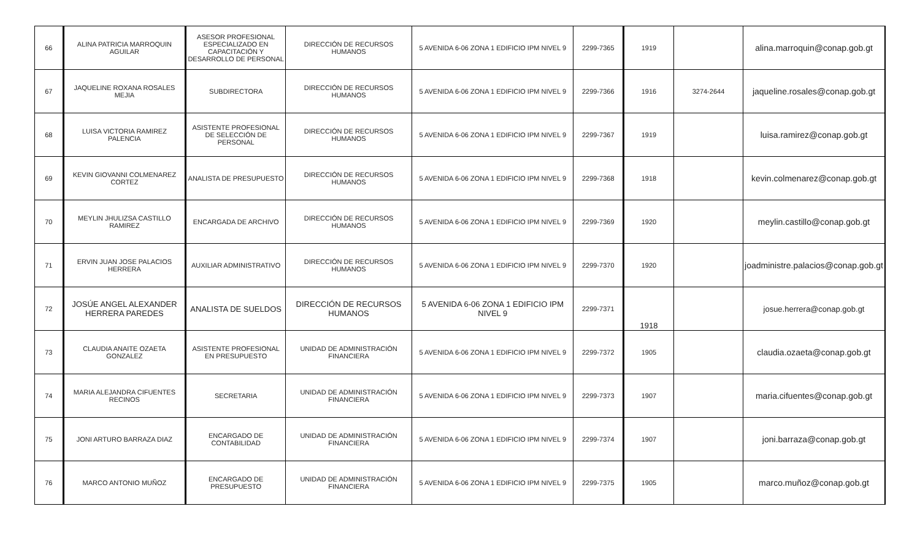| 66 | ALINA PATRICIA MARROQUIN AGUILAR | ASESOR PROFESIONAL ESPECIALIZADO EN CAPACITACIÓN Y DESARROLLO DE PERSONAL | DIRECCIÓN DE RECURSOS HUMANOS | 5 AVENIDA 6-06 ZONA 1 EDIFICIO IPM NIVEL 9 | 2299-7365 | 1919 | | alina.marroquin@conap.gob.gt |
| 67 | JAQUELINE ROXANA ROSALES MEJIA | SUBDIRECTORA | DIRECCIÓN DE RECURSOS HUMANOS | 5 AVENIDA 6-06 ZONA 1 EDIFICIO IPM NIVEL 9 | 2299-7366 | 1916 | 3274-2644 | jaqueline.rosales@conap.gob.gt |
| 68 | LUISA VICTORIA RAMIREZ PALENCIA | ASISTENTE PROFESIONAL DE SELECCIÓN DE PERSONAL | DIRECCIÓN DE RECURSOS HUMANOS | 5 AVENIDA 6-06 ZONA 1 EDIFICIO IPM NIVEL 9 | 2299-7367 | 1919 | | luisa.ramirez@conap.gob.gt |
| 69 | KEVIN GIOVANNI COLMENAREZ CORTEZ | ANALISTA DE PRESUPUESTO | DIRECCIÓN DE RECURSOS HUMANOS | 5 AVENIDA 6-06 ZONA 1 EDIFICIO IPM NIVEL 9 | 2299-7368 | 1918 | | kevin.colmenarez@conap.gob.gt |
| 70 | MEYLIN JHULIZSA CASTILLO RAMIREZ | ENCARGADA DE ARCHIVO | DIRECCIÓN DE RECURSOS HUMANOS | 5 AVENIDA 6-06 ZONA 1 EDIFICIO IPM NIVEL 9 | 2299-7369 | 1920 | | meylin.castillo@conap.gob.gt |
| 71 | ERVIN JUAN JOSE PALACIOS HERRERA | AUXILIAR ADMINISTRATIVO | DIRECCIÓN DE RECURSOS HUMANOS | 5 AVENIDA 6-06 ZONA 1 EDIFICIO IPM NIVEL 9 | 2299-7370 | 1920 | | joadministre.palacios@conap.gob.gt |
| 72 | JOSÚE ANGEL ALEXANDER HERRERA PAREDES | ANALISTA DE SUELDOS | DIRECCIÓN DE RECURSOS HUMANOS | 5 AVENIDA 6-06 ZONA 1 EDIFICIO IPM NIVEL 9 | 2299-7371 | 1918 | | josue.herrera@conap.gob.gt |
| 73 | CLAUDIA ANAITE OZAETA GONZALEZ | ASISTENTE PROFESIONAL EN PRESUPUESTO | UNIDAD DE ADMINISTRACIÓN FINANCIERA | 5 AVENIDA 6-06 ZONA 1 EDIFICIO IPM NIVEL 9 | 2299-7372 | 1905 | | claudia.ozaeta@conap.gob.gt |
| 74 | MARIA ALEJANDRA CIFUENTES RECINOS | SECRETARIA | UNIDAD DE ADMINISTRACIÓN FINANCIERA | 5 AVENIDA 6-06 ZONA 1 EDIFICIO IPM NIVEL 9 | 2299-7373 | 1907 | | maria.cifuentes@conap.gob.gt |
| 75 | JONI ARTURO BARRAZA DIAZ | ENCARGADO DE CONTABILIDAD | UNIDAD DE ADMINISTRACIÓN FINANCIERA | 5 AVENIDA 6-06 ZONA 1 EDIFICIO IPM NIVEL 9 | 2299-7374 | 1907 | | joni.barraza@conap.gob.gt |
| 76 | MARCO ANTONIO MUÑOZ | ENCARGADO DE PRESUPUESTO | UNIDAD DE ADMINISTRACIÓN FINANCIERA | 5 AVENIDA 6-06 ZONA 1 EDIFICIO IPM NIVEL 9 | 2299-7375 | 1905 | | marco.muñoz@conap.gob.gt |